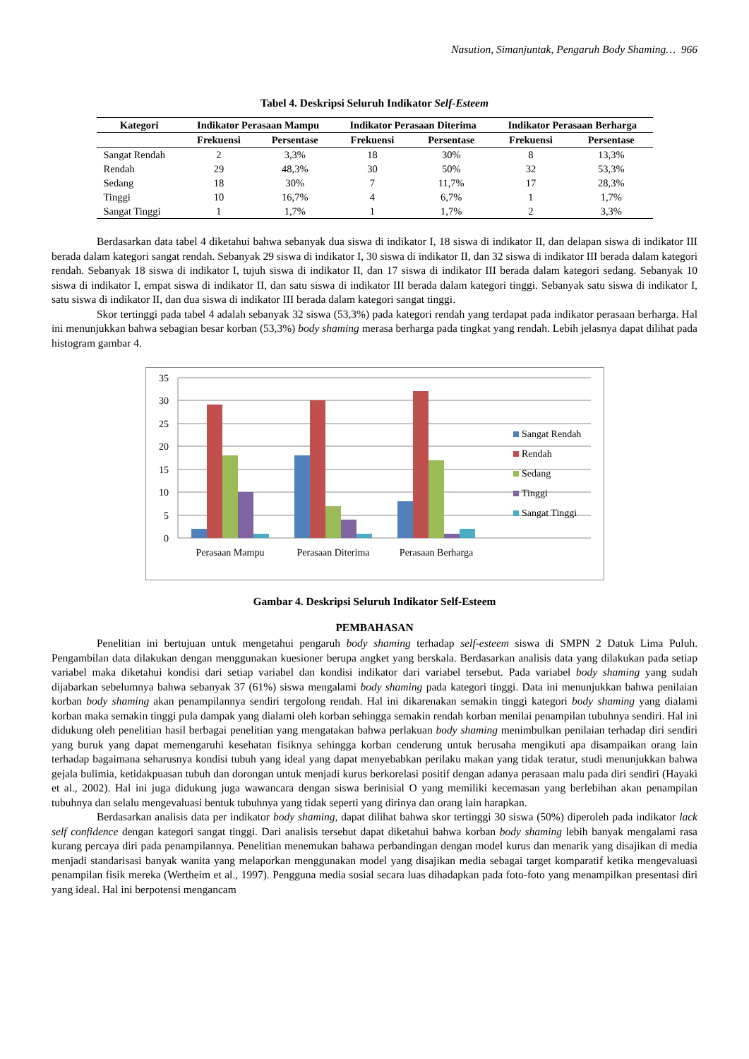Nasution, Simanjuntak, Pengaruh Body Shaming… 966
Tabel 4. Deskripsi Seluruh Indikator Self-Esteem
| Kategori | Indikator Perasaan Mampu | | Indikator Perasaan Diterima | | Indikator Perasaan Berharga | |
| --- | --- | --- | --- | --- | --- | --- |
| | Frekuensi | Persentase | Frekuensi | Persentase | Frekuensi | Persentase |
| Sangat Rendah | 2 | 3,3% | 18 | 30% | 8 | 13,3% |
| Rendah | 29 | 48,3% | 30 | 50% | 32 | 53,3% |
| Sedang | 18 | 30% | 7 | 11,7% | 17 | 28,3% |
| Tinggi | 10 | 16,7% | 4 | 6,7% | 1 | 1,7% |
| Sangat Tinggi | 1 | 1,7% | 1 | 1,7% | 2 | 3,3% |
Berdasarkan data tabel 4 diketahui bahwa sebanyak dua siswa di indikator I, 18 siswa di indikator II, dan delapan siswa di indikator III berada dalam kategori sangat rendah. Sebanyak 29 siswa di indikator I, 30 siswa di indikator II, dan 32 siswa di indikator III berada dalam kategori rendah. Sebanyak 18 siswa di indikator I, tujuh siswa di indikator II, dan 17 siswa di indikator III berada dalam kategori sedang. Sebanyak 10 siswa di indikator I, empat siswa di indikator II, dan satu siswa di indikator III berada dalam kategori tinggi. Sebanyak satu siswa di indikator I, satu siswa di indikator II, dan dua siswa di indikator III berada dalam kategori sangat tinggi.
Skor tertinggi pada tabel 4 adalah sebanyak 32 siswa (53,3%) pada kategori rendah yang terdapat pada indikator perasaan berharga. Hal ini menunjukkan bahwa sebagian besar korban (53,3%) body shaming merasa berharga pada tingkat yang rendah. Lebih jelasnya dapat dilihat pada histogram gambar 4.
35
30
25
20
15
10
5
0
Perasaan Mampu
Perasaan Diterima
Perasaan Berharga
Sangat Rendah
Rendah
Sedang
Tinggi
Sangat Tinggi
Gambar 4. Deskripsi Seluruh Indikator Self-Esteem
PEMBAHASAN
Penelitian ini bertujuan untuk mengetahui pengaruh body shaming terhadap self-esteem siswa di SMPN 2 Datuk Lima Puluh. Pengambilan data dilakukan dengan menggunakan kuesioner berupa angket yang berskala. Berdasarkan analisis data yang dilakukan pada setiap variabel maka diketahui kondisi dari setiap variabel dan kondisi indikator dari variabel tersebut. Pada variabel body shaming yang sudah dijabarkan sebelumnya bahwa sebanyak 37 (61%) siswa mengalami body shaming pada kategori tinggi. Data ini menunjukkan bahwa penilaian korban body shaming akan penampilannya sendiri tergolong rendah. Hal ini dikarenakan semakin tinggi kategori body shaming yang dialami korban maka semakin tinggi pula dampak yang dialami oleh korban sehingga semakin rendah korban menilai penampilan tubuhnya sendiri. Hal ini didukung oleh penelitian hasil berbagai penelitian yang mengatakan bahwa perlakuan body shaming menimbulkan penilaian terhadap diri sendiri yang buruk yang dapat memengaruhi kesehatan fisiknya sehingga korban cenderung untuk berusaha mengikuti apa disampaikan orang lain terhadap bagaimana seharusnya kondisi tubuh yang ideal yang dapat menyebabkan perilaku makan yang tidak teratur, studi menunjukkan bahwa gejala bulimia, ketidakpuasan tubuh dan dorongan untuk menjadi kurus berkorelasi positif dengan adanya perasaan malu pada diri sendiri (Hayaki et al., 2002). Hal ini juga didukung juga wawancara dengan siswa berinisial O yang memiliki kecemasan yang berlebihan akan penampilan tubuhnya dan selalu mengevaluasi bentuk tubuhnya yang tidak seperti yang dirinya dan orang lain harapkan.
Berdasarkan analisis data per indikator body shaming, dapat dilihat bahwa skor tertinggi 30 siswa (50%) diperoleh pada indikator lack self confidence dengan kategori sangat tinggi. Dari analisis tersebut dapat diketahui bahwa korban body shaming lebih banyak mengalami rasa kurang percaya diri pada penampilannya. Penelitian menemukan bahawa perbandingan dengan model kurus dan menarik yang disajikan di media menjadi standarisasi banyak wanita yang melaporkan menggunakan model yang disajikan media sebagai target komparatif ketika mengevaluasi penampilan fisik mereka (Wertheim et al., 1997). Pengguna media sosial secara luas dihadapkan pada foto-foto yang menampilkan presentasi diri yang ideal. Hal ini berpotensi mengancam